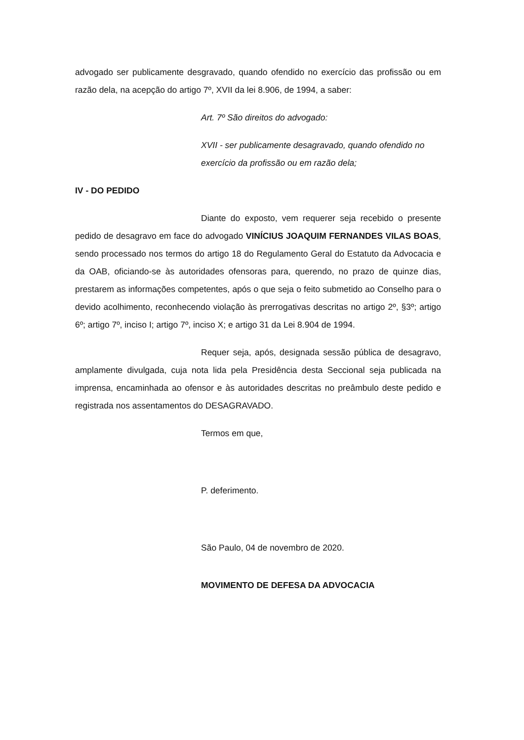advogado ser publicamente desgravado, quando ofendido no exercício das profissão ou em razão dela, na acepção do artigo 7º, XVII da lei 8.906, de 1994, a saber:
Art. 7º São direitos do advogado:
XVII - ser publicamente desagravado, quando ofendido no exercício da profissão ou em razão dela;
IV - DO PEDIDO
Diante do exposto, vem requerer seja recebido o presente pedido de desagravo em face do advogado VINÍCIUS JOAQUIM FERNANDES VILAS BOAS, sendo processado nos termos do artigo 18 do Regulamento Geral do Estatuto da Advocacia e da OAB, oficiando-se às autoridades ofensoras para, querendo, no prazo de quinze dias, prestarem as informações competentes, após o que seja o feito submetido ao Conselho para o devido acolhimento, reconhecendo violação às prerrogativas descritas no artigo 2º, §3º; artigo 6º; artigo 7º, inciso I; artigo 7º, inciso X; e artigo 31 da Lei 8.904 de 1994.
Requer seja, após, designada sessão pública de desagravo, amplamente divulgada, cuja nota lida pela Presidência desta Seccional seja publicada na imprensa, encaminhada ao ofensor e às autoridades descritas no preâmbulo deste pedido e registrada nos assentamentos do DESAGRAVADO.
Termos em que,
P. deferimento.
São Paulo, 04 de novembro de 2020.
MOVIMENTO DE DEFESA DA ADVOCACIA